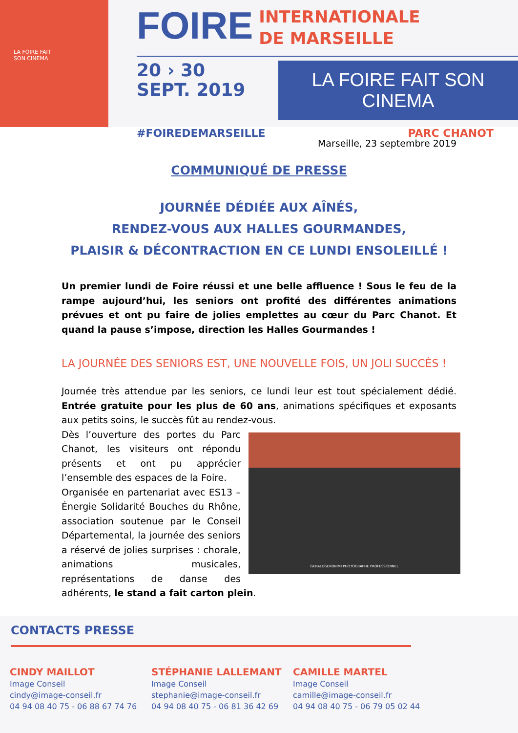LA FOIRE FAIT
SON CINEMA
FOIRE INTERNATIONALE
DE MARSEILLE
20 › 30
SEPT. 2019
LA FOIRE FAIT SON CINEMA
#FOIREDEMARSEILLE PARC CHANOT
Marseille, 23 septembre 2019
COMMUNIQUÉ DE PRESSE
JOURNÉE DÉDIÉE AUX AÎNÉS,
RENDEZ-VOUS AUX HALLES GOURMANDES,
PLAISIR & DÉCONTRACTION EN CE LUNDI ENSOLEILLÉ !
Un premier lundi de Foire réussi et une belle affluence ! Sous le feu de la rampe aujourd’hui, les seniors ont profité des différentes animations prévues et ont pu faire de jolies emplettes au cœur du Parc Chanot. Et quand la pause s’impose, direction les Halles Gourmandes !
LA JOURNÉE DES SENIORS EST, UNE NOUVELLE FOIS, UN JOLI SUCCÈS !
Journée très attendue par les seniors, ce lundi leur est tout spécialement dédié. Entrée gratuite pour les plus de 60 ans, animations spécifiques et exposants aux petits soins, le succès fût au rendez-vous.
GERALDGERONIMI PHOTOGRAPHE PROFESSIONNEL
Dès l’ouverture des portes du Parc Chanot, les visiteurs ont répondu présents et ont pu apprécier l’ensemble des espaces de la Foire.
Organisée en partenariat avec ES13 – Énergie Solidarité Bouches du Rhône, association soutenue par le Conseil Départemental, la journée des seniors a réservé de jolies surprises : chorale, animations musicales, représentations de danse des adhérents, le stand a fait carton plein.
CONTACTS PRESSE
CINDY MAILLOT
Image Conseil
cindy@image-conseil.fr
04 94 08 40 75 - 06 88 67 74 76
STÉPHANIE LALLEMANT
Image Conseil
stephanie@image-conseil.fr
04 94 08 40 75 - 06 81 36 42 69
CAMILLE MARTEL
Image Conseil
camille@image-conseil.fr
04 94 08 40 75 - 06 79 05 02 44